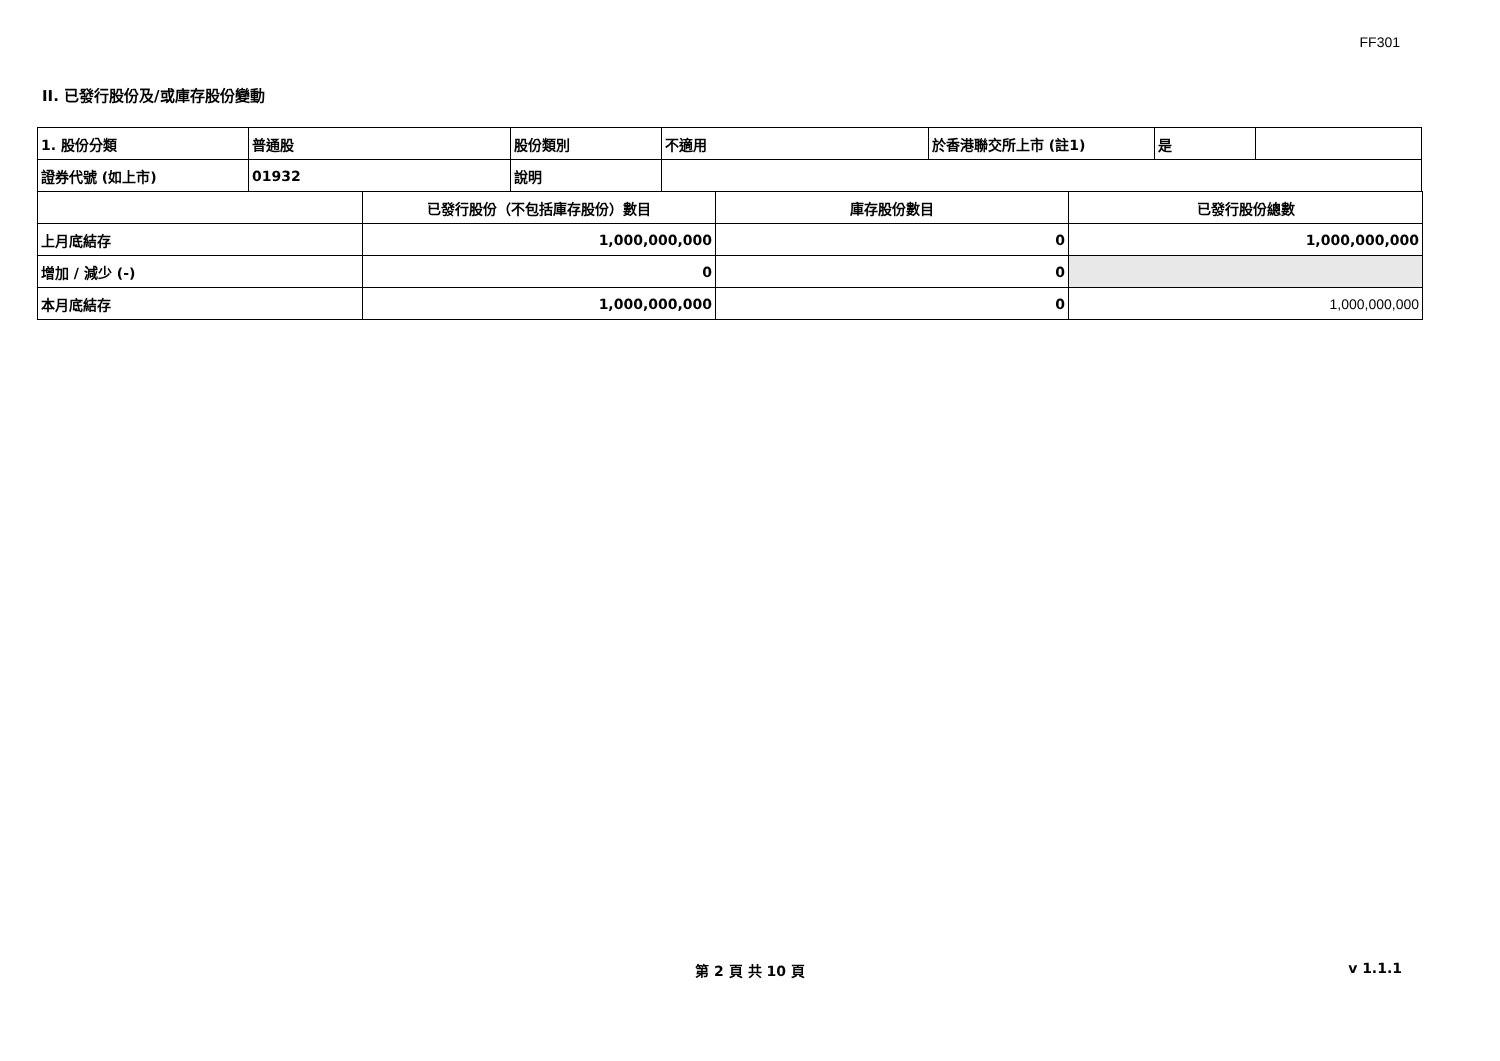FF301
II. 已發行股份及/或庫存股份變動
| 1. 股份分類 | 普通股 | 股份類別 | 不適用 | 於香港聯交所上市 (註1) | 是 | |
| 證券代號 (如上市) | 01932 | 說明 | | | | |
| | 已發行股份（不包括庫存股份）數目 | 庫存股份數目 | 已發行股份總數 |
| 上月底結存 | 1,000,000,000 | 0 | 1,000,000,000 |
| 增加 / 減少 (-) | 0 | 0 | |
| 本月底結存 | 1,000,000,000 | 0 | 1,000,000,000 |
第 2 頁 共 10 頁 v 1.1.1